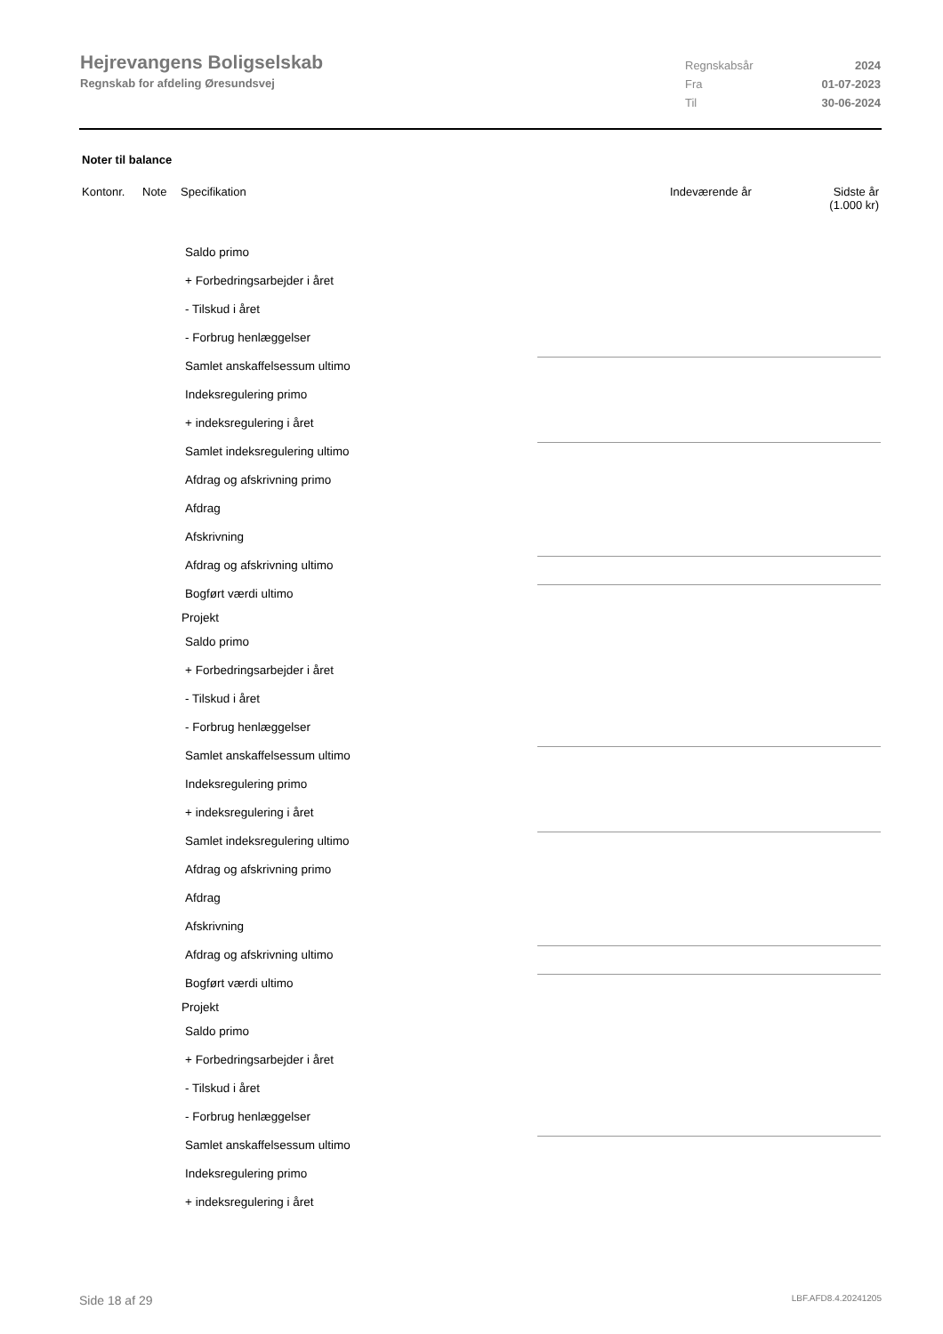Hejrevangens Boligselskab
Regnskab for afdeling Øresundsvej
Regnskabsår 2024
Fra 01-07-2023
Til 30-06-2024
Noter til balance
Kontonr. Note Specifikation Indeværende år Sidste år
(1.000 kr)
Saldo primo
+ Forbedringsarbejder i året
- Tilskud i året
- Forbrug henlæggelser
Samlet anskaffelsessum ultimo
Indeksregulering primo
+ indeksregulering i året
Samlet indeksregulering ultimo
Afdrag og afskrivning primo
Afdrag
Afskrivning
Afdrag og afskrivning ultimo
Bogført værdi ultimo
Projekt
Saldo primo
+ Forbedringsarbejder i året
- Tilskud i året
- Forbrug henlæggelser
Samlet anskaffelsessum ultimo
Indeksregulering primo
+ indeksregulering i året
Samlet indeksregulering ultimo
Afdrag og afskrivning primo
Afdrag
Afskrivning
Afdrag og afskrivning ultimo
Bogført værdi ultimo
Projekt
Saldo primo
+ Forbedringsarbejder i året
- Tilskud i året
- Forbrug henlæggelser
Samlet anskaffelsessum ultimo
Indeksregulering primo
+ indeksregulering i året
Side 18 af 29 LBF.AFD8.4.20241205